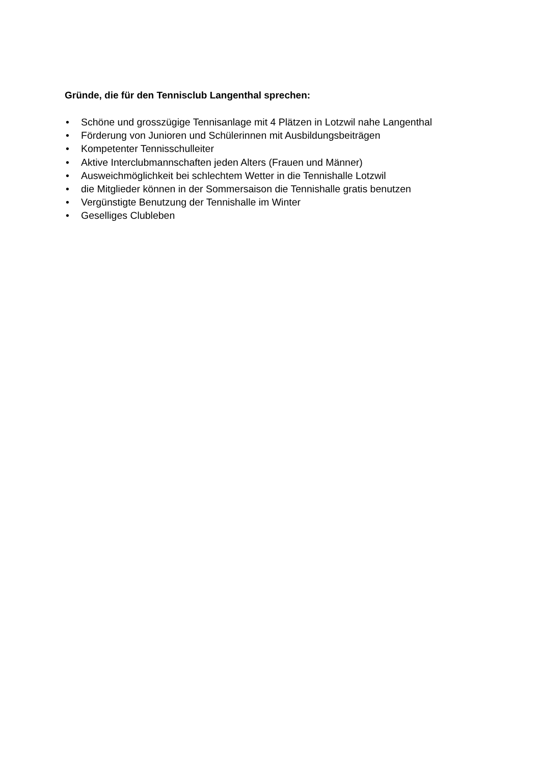Gründe, die für den Tennisclub Langenthal sprechen:
• Schöne und grosszügige Tennisanlage mit 4 Plätzen in Lotzwil nahe Langenthal
• Förderung von Junioren und Schülerinnen mit Ausbildungsbeiträgen
• Kompetenter Tennisschulleiter
• Aktive Interclubmannschaften jeden Alters (Frauen und Männer)
• Ausweichmöglichkeit bei schlechtem Wetter in die Tennishalle Lotzwil
• die Mitglieder können in der Sommersaison die Tennishalle gratis benutzen
• Vergünstigte Benutzung der Tennishalle im Winter
• Geselliges Clubleben